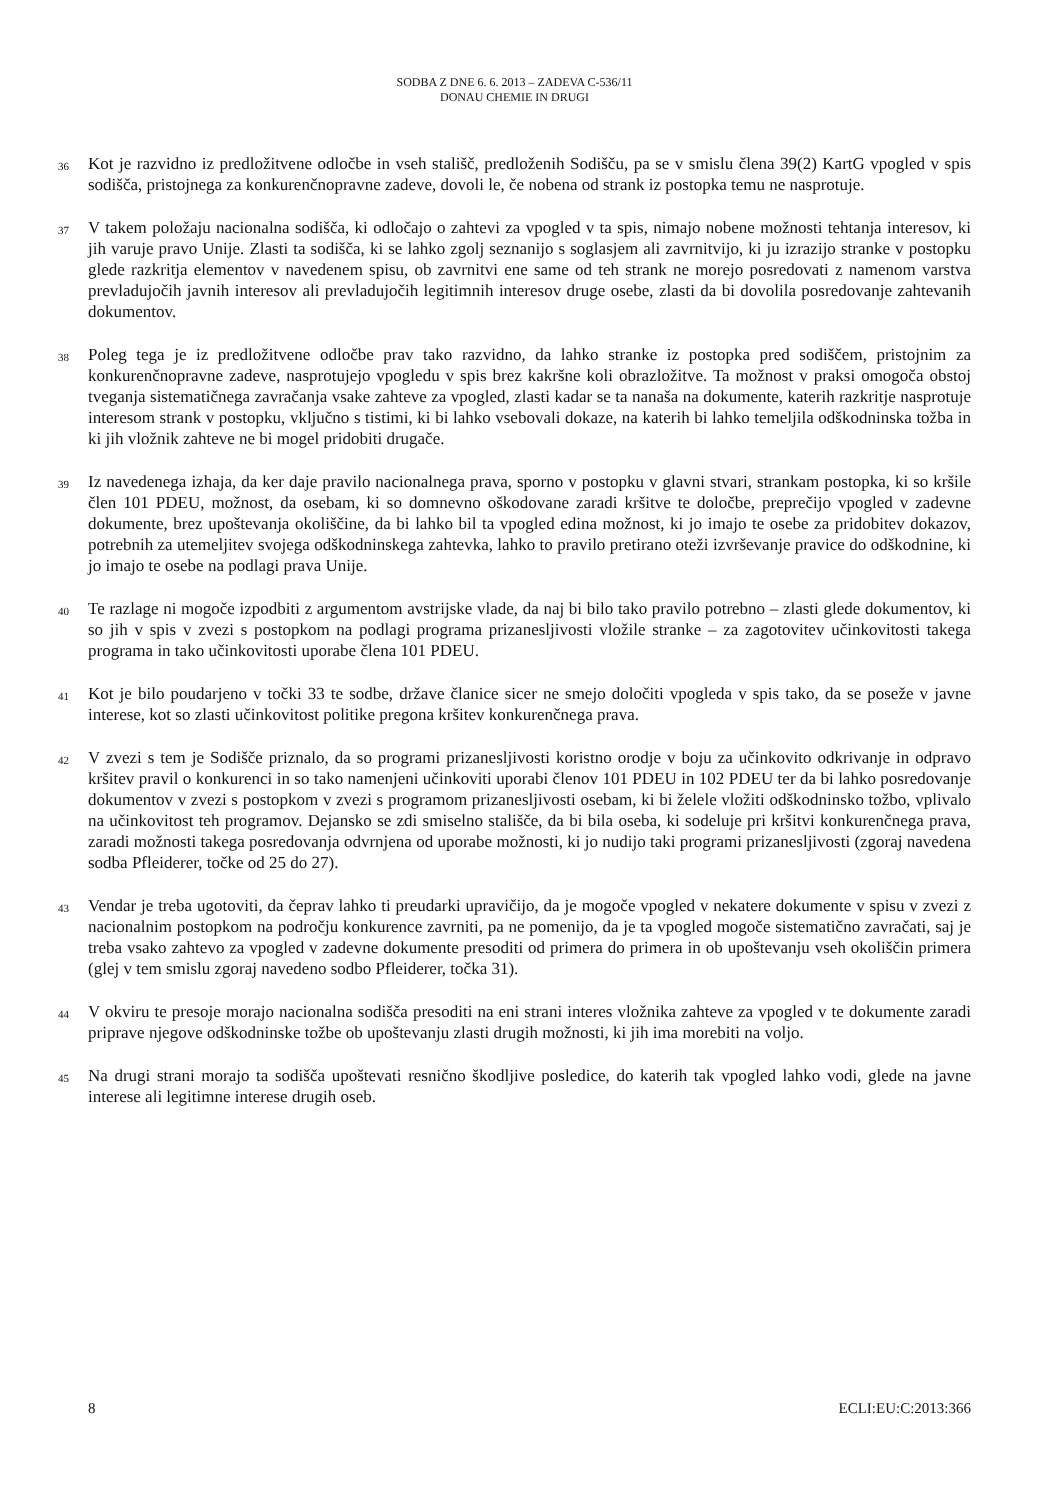SODBA Z DNE 6. 6. 2013 – ZADEVA C-536/11
DONAU CHEMIE IN DRUGI
36
Kot je razvidno iz predložitvene odločbe in vseh stališč, predloženih Sodišču, pa se v smislu člena 39(2) KartG vpogled v spis sodišča, pristojnega za konkurenčnopravne zadeve, dovoli le, če nobena od strank iz postopka temu ne nasprotuje.
37
V takem položaju nacionalna sodišča, ki odločajo o zahtevi za vpogled v ta spis, nimajo nobene možnosti tehtanja interesov, ki jih varuje pravo Unije. Zlasti ta sodišča, ki se lahko zgolj seznanijo s soglasjem ali zavrnitvijo, ki ju izrazijo stranke v postopku glede razkritja elementov v navedenem spisu, ob zavrnitvi ene same od teh strank ne morejo posredovati z namenom varstva prevladujočih javnih interesov ali prevladujočih legitimnih interesov druge osebe, zlasti da bi dovolila posredovanje zahtevanih dokumentov.
38
Poleg tega je iz predložitvene odločbe prav tako razvidno, da lahko stranke iz postopka pred sodiščem, pristojnim za konkurenčnopravne zadeve, nasprotujejo vpogledu v spis brez kakršne koli obrazložitve. Ta možnost v praksi omogoča obstoj tveganja sistematičnega zavračanja vsake zahteve za vpogled, zlasti kadar se ta nanaša na dokumente, katerih razkritje nasprotuje interesom strank v postopku, vključno s tistimi, ki bi lahko vsebovali dokaze, na katerih bi lahko temeljila odškodninska tožba in ki jih vložnik zahteve ne bi mogel pridobiti drugače.
39
Iz navedenega izhaja, da ker daje pravilo nacionalnega prava, sporno v postopku v glavni stvari, strankam postopka, ki so kršile člen 101 PDEU, možnost, da osebam, ki so domnevno oškodovane zaradi kršitve te določbe, preprečijo vpogled v zadevne dokumente, brez upoštevanja okoliščine, da bi lahko bil ta vpogled edina možnost, ki jo imajo te osebe za pridobitev dokazov, potrebnih za utemeljitev svojega odškodninskega zahtevka, lahko to pravilo pretirano oteži izvrševanje pravice do odškodnine, ki jo imajo te osebe na podlagi prava Unije.
40
Te razlage ni mogoče izpodbiti z argumentom avstrijske vlade, da naj bi bilo tako pravilo potrebno – zlasti glede dokumentov, ki so jih v spis v zvezi s postopkom na podlagi programa prizanesljivosti vložile stranke – za zagotovitev učinkovitosti takega programa in tako učinkovitosti uporabe člena 101 PDEU.
41
Kot je bilo poudarjeno v točki 33 te sodbe, države članice sicer ne smejo določiti vpogleda v spis tako, da se poseže v javne interese, kot so zlasti učinkovitost politike pregona kršitev konkurenčnega prava.
42
V zvezi s tem je Sodišče priznalo, da so programi prizanesljivosti koristno orodje v boju za učinkovito odkrivanje in odpravo kršitev pravil o konkurenci in so tako namenjeni učinkoviti uporabi členov 101 PDEU in 102 PDEU ter da bi lahko posredovanje dokumentov v zvezi s postopkom v zvezi s programom prizanesljivosti osebam, ki bi želele vložiti odškodninsko tožbo, vplivalo na učinkovitost teh programov. Dejansko se zdi smiselno stališče, da bi bila oseba, ki sodeluje pri kršitvi konkurenčnega prava, zaradi možnosti takega posredovanja odvrnjena od uporabe možnosti, ki jo nudijo taki programi prizanesljivosti (zgoraj navedena sodba Pfleiderer, točke od 25 do 27).
43
Vendar je treba ugotoviti, da čeprav lahko ti preudarki upravičijo, da je mogoče vpogled v nekatere dokumente v spisu v zvezi z nacionalnim postopkom na področju konkurence zavrniti, pa ne pomenijo, da je ta vpogled mogoče sistematično zavračati, saj je treba vsako zahtevo za vpogled v zadevne dokumente presoditi od primera do primera in ob upoštevanju vseh okoliščin primera (glej v tem smislu zgoraj navedeno sodbo Pfleiderer, točka 31).
44
V okviru te presoje morajo nacionalna sodišča presoditi na eni strani interes vložnika zahteve za vpogled v te dokumente zaradi priprave njegove odškodninske tožbe ob upoštevanju zlasti drugih možnosti, ki jih ima morebiti na voljo.
45
Na drugi strani morajo ta sodišča upoštevati resnično škodljive posledice, do katerih tak vpogled lahko vodi, glede na javne interese ali legitimne interese drugih oseb.
8 ECLI:EU:C:2013:366